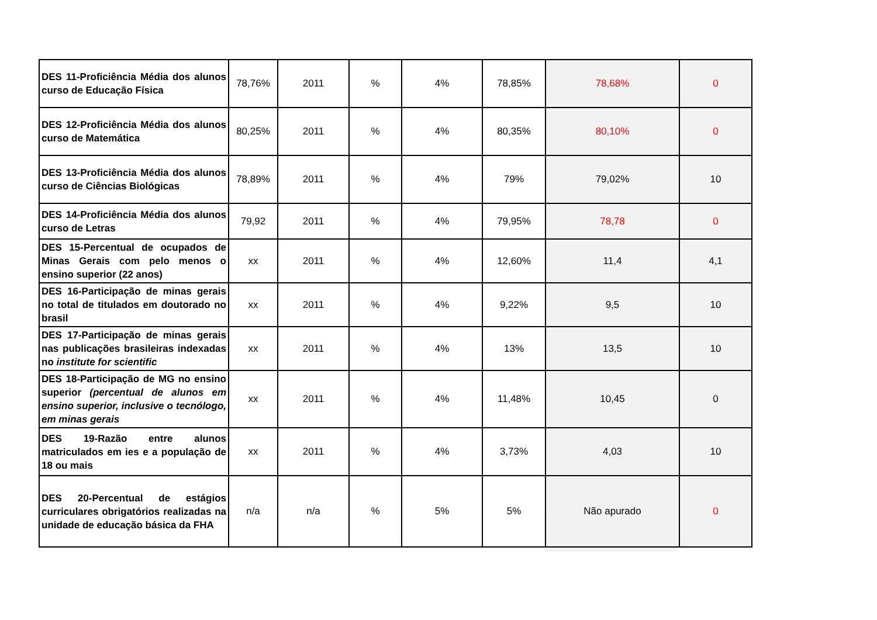| DES 11-Proficiência Média dos alunos curso de Educação Física | 78,76% | 2011 | % | 4% | 78,85% | 78,68% | 0 |
| DES 12-Proficiência Média dos alunos curso de Matemática | 80,25% | 2011 | % | 4% | 80,35% | 80,10% | 0 |
| DES 13-Proficiência Média dos alunos curso de Ciências Biológicas | 78,89% | 2011 | % | 4% | 79% | 79,02% | 10 |
| DES 14-Proficiência Média dos alunos curso de Letras | 79,92 | 2011 | % | 4% | 79,95% | 78,78 | 0 |
| DES 15-Percentual de ocupados de Minas Gerais com pelo menos o ensino superior (22 anos) | xx | 2011 | % | 4% | 12,60% | 11,4 | 4,1 |
| DES 16-Participação de minas gerais no total de titulados em doutorado no brasil | xx | 2011 | % | 4% | 9,22% | 9,5 | 10 |
| DES 17-Participação de minas gerais nas publicações brasileiras indexadas no institute for scientific | xx | 2011 | % | 4% | 13% | 13,5 | 10 |
| DES 18-Participação de MG no ensino superior (percentual de alunos em ensino superior, inclusive o tecnólogo, em minas gerais | xx | 2011 | % | 4% | 11,48% | 10,45 | 0 |
| DES 19-Razão entre alunos matriculados em ies e a população de 18 ou mais | xx | 2011 | % | 4% | 3,73% | 4,03 | 10 |
| DES 20-Percentual de estágios curriculares obrigatórios realizadas na unidade de educação básica da FHA | n/a | n/a | % | 5% | 5% | Não apurado | 0 |